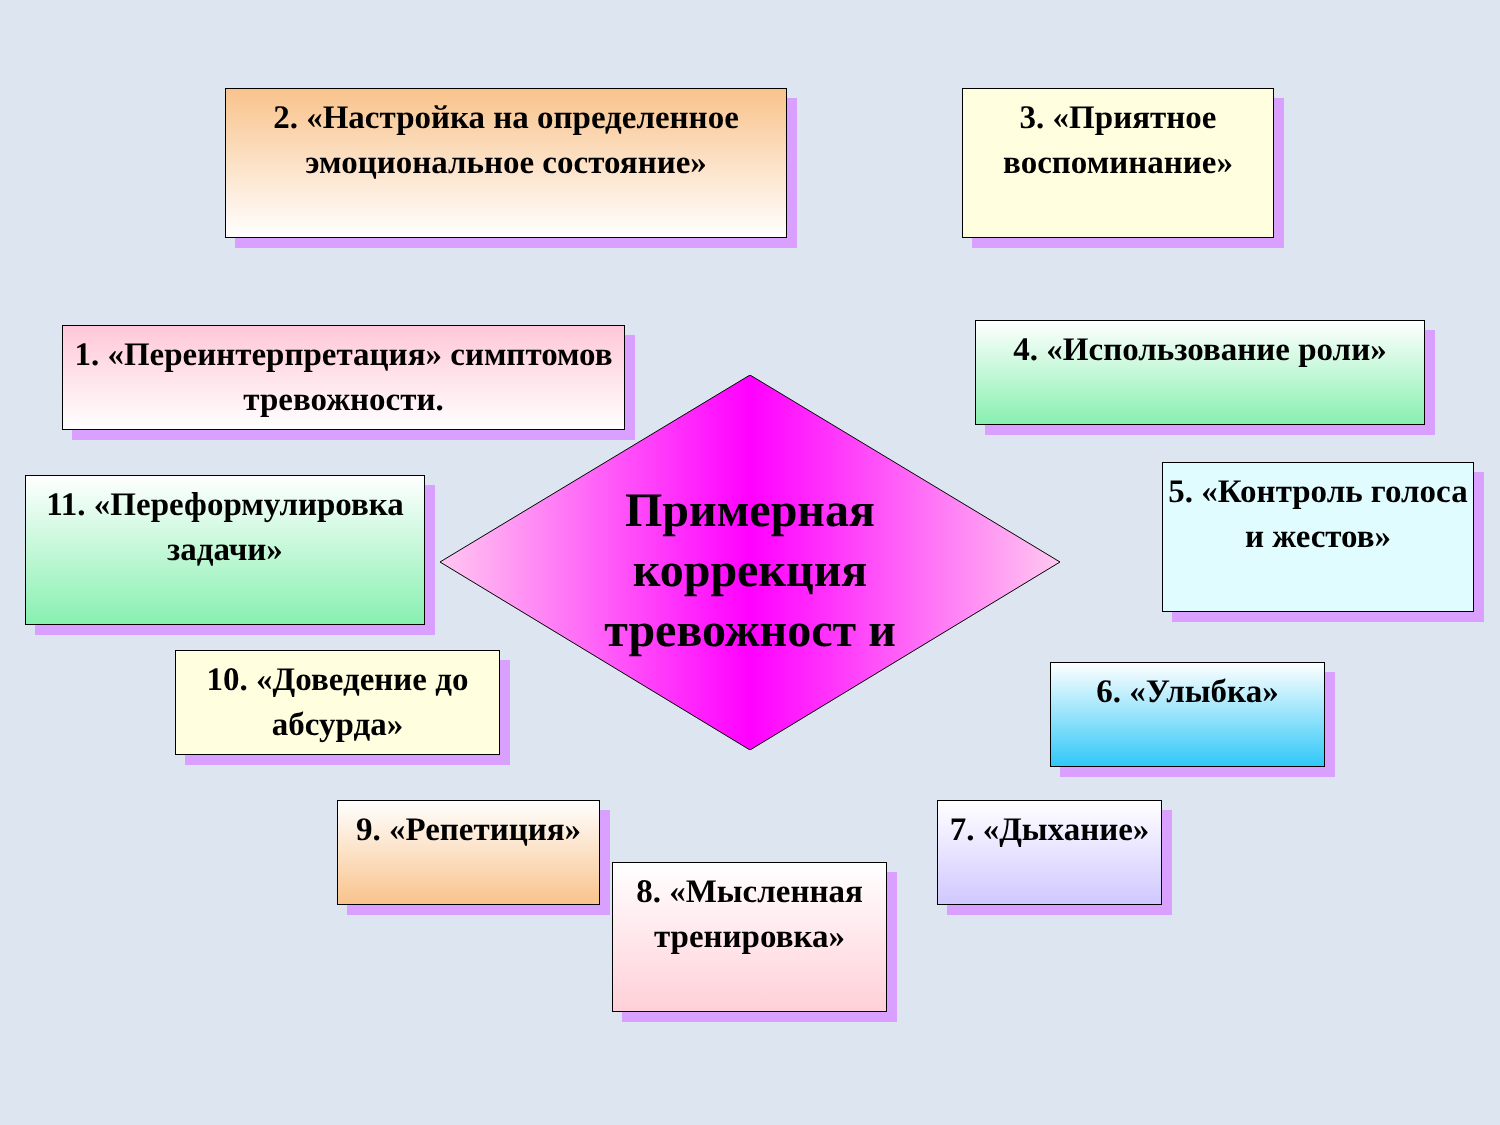2. «Настройка на определенное эмоциональное состояние»
3. «Приятное воспоминание»
1. «Переинтерпретация» симптомов тревожности.
4. «Использование роли»
11. «Переформулировка задачи»
5. «Контроль голоса и жестов»
10. «Доведение до абсурда»
Примерная коррекция тревожност и
6. «Улыбка»
9. «Репетиция»
7. «Дыхание»
8. «Мысленная тренировка»